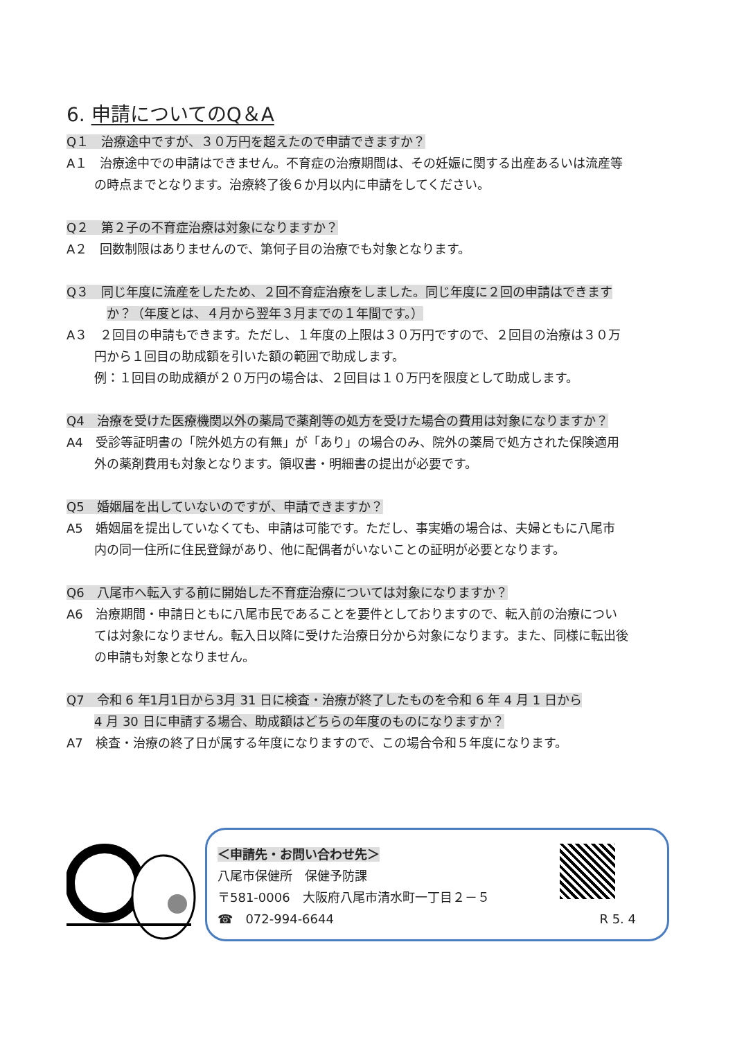6. 申請についてのQ＆A
Q１　治療途中ですが、３０万円を超えたので申請できますか？
A１　治療途中での申請はできません。不育症の治療期間は、その妊娠に関する出産あるいは流産等
の時点までとなります。治療終了後６か月以内に申請をしてください。
Q２　第２子の不育症治療は対象になりますか？
A２　回数制限はありませんので、第何子目の治療でも対象となります。
Q３　同じ年度に流産をしたため、２回不育症治療をしました。同じ年度に２回の申請はできます
か？（年度とは、４月から翌年３月までの１年間です。）
A３　２回目の申請もできます。ただし、１年度の上限は３０万円ですので、２回目の治療は３０万
円から１回目の助成額を引いた額の範囲で助成します。
例：１回目の助成額が２０万円の場合は、２回目は１０万円を限度として助成します。
Q4　治療を受けた医療機関以外の薬局で薬剤等の処方を受けた場合の費用は対象になりますか？
A4　受診等証明書の「院外処方の有無」が「あり」の場合のみ、院外の薬局で処方された保険適用
外の薬剤費用も対象となります。領収書・明細書の提出が必要です。
Q5　婚姻届を出していないのですが、申請できますか？
A5　婚姻届を提出していなくても、申請は可能です。ただし、事実婚の場合は、夫婦ともに八尾市
内の同一住所に住民登録があり、他に配偶者がいないことの証明が必要となります。
Q6　八尾市へ転入する前に開始した不育症治療については対象になりますか？
A6　治療期間・申請日ともに八尾市民であることを要件としておりますので、転入前の治療につい
ては対象になりません。転入日以降に受けた治療日分から対象になります。また、同様に転出後
の申請も対象となりません。
Q7　令和 6 年1月1日から3月 31 日に検査・治療が終了したものを令和 6 年 4 月 1 日から
4 月 30 日に申請する場合、助成額はどちらの年度のものになりますか？
A7　検査・治療の終了日が属する年度になりますので、この場合令和５年度になります。
＜申請先・お問い合わせ先＞
八尾市保健所　保健予防課
〒581-0006　大阪府八尾市清水町一丁目２－５
☎　072-994-6644 R 5. 4